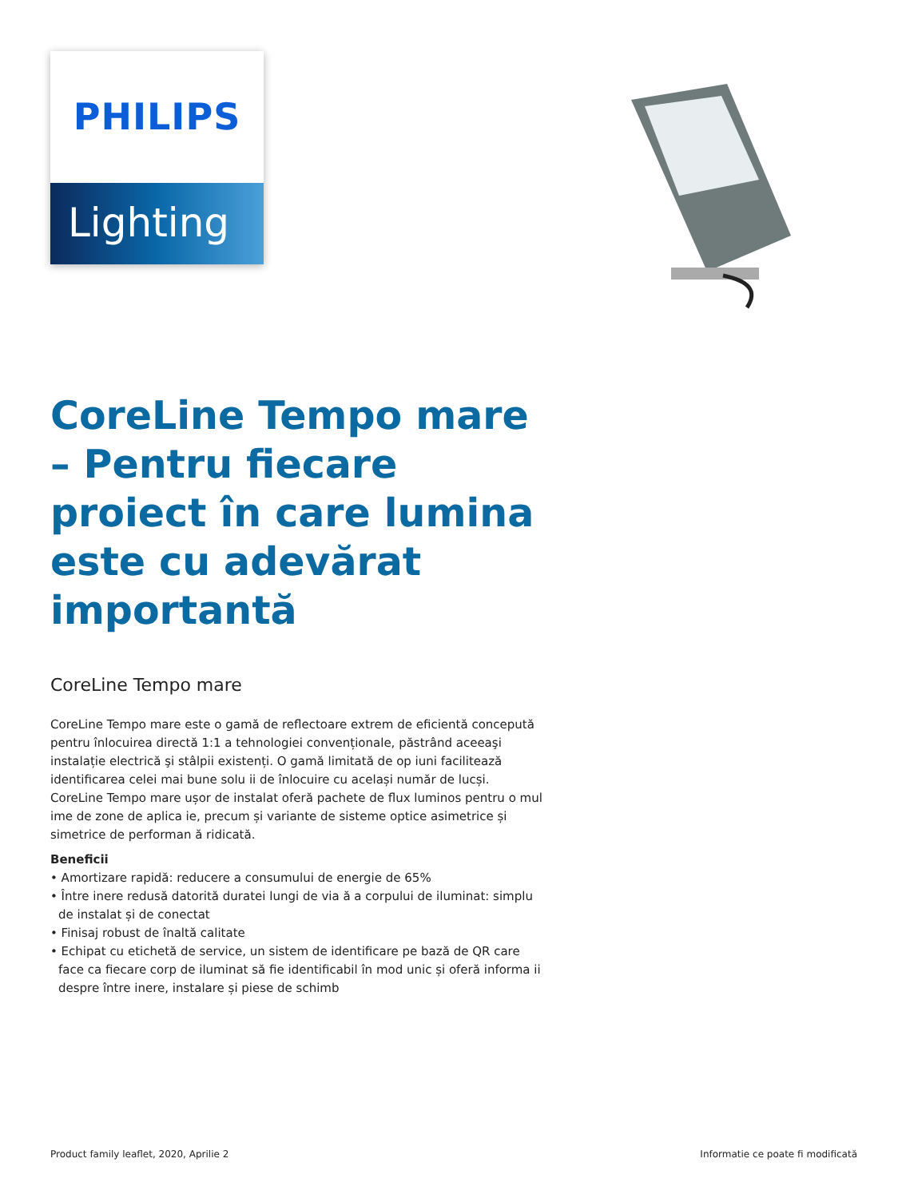PHILIPS
Lighting
CoreLine Tempo mare – Pentru fiecare proiect în care lumina este cu adevărat importantă
CoreLine Tempo mare
CoreLine Tempo mare este o gamă de reflectoare extrem de eficientă concepută pentru înlocuirea directă 1:1 a tehnologiei convenționale, păstrând aceeaşi instalație electrică şi stâlpii existenți. O gamă limitată de op iuni facilitează identificarea celei mai bune solu ii de înlocuire cu același număr de lucși. CoreLine Tempo mare ușor de instalat oferă pachete de flux luminos pentru o mul ime de zone de aplica ie, precum și variante de sisteme optice asimetrice și simetrice de performan ă ridicată.
Beneficii
• Amortizare rapidă: reducere a consumului de energie de 65%
• Între inere redusă datorită duratei lungi de via ă a corpului de iluminat: simplu de instalat și de conectat
• Finisaj robust de înaltă calitate
• Echipat cu etichetă de service, un sistem de identificare pe bază de QR care face ca fiecare corp de iluminat să fie identificabil în mod unic și oferă informa ii despre între inere, instalare și piese de schimb
Product family leaflet, 2020, Aprilie 2 Informatie ce poate fi modificată